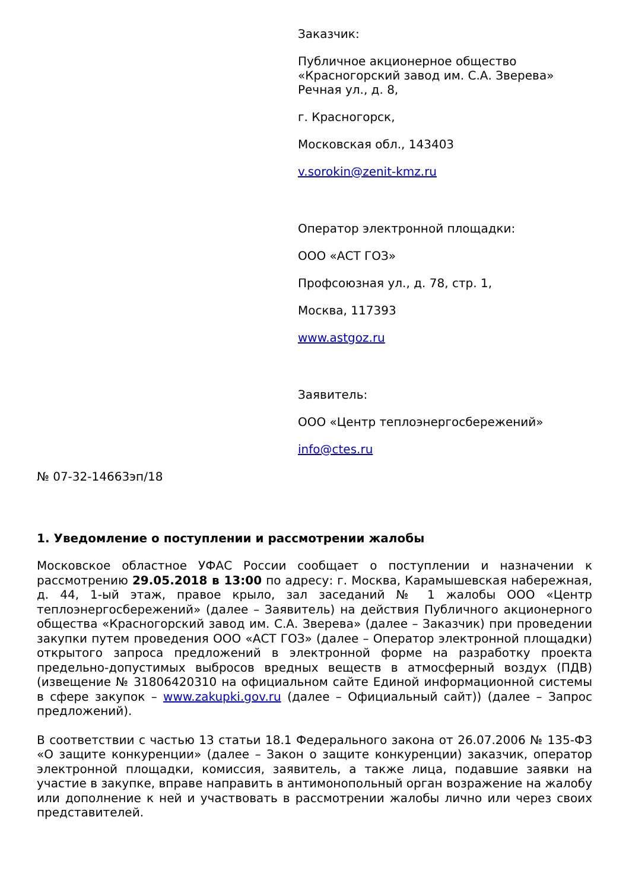Заказчик:
Публичное акционерное общество
«Красногорский завод им. С.А. Зверева»
Речная ул., д. 8,
г. Красногорск,
Московская обл., 143403
v.sorokin@zenit-kmz.ru
Оператор электронной площадки:
ООО «АСТ ГОЗ»
Профсоюзная ул., д. 78, стр. 1,
Москва, 117393
www.astgoz.ru
Заявитель:
ООО «Центр теплоэнергосбережений»
info@ctes.ru
№ 07-32-14663эп/18
1. Уведомление о поступлении и рассмотрении жалобы
Московское областное УФАС России сообщает о поступлении и назначении к рассмотрению 29.05.2018 в 13:00 по адресу: г. Москва, Карамышевская набережная, д. 44, 1-ый этаж, правое крыло, зал заседаний № 1 жалобы ООО «Центр теплоэнергосбережений» (далее – Заявитель) на действия Публичного акционерного общества «Красногорский завод им. С.А. Зверева» (далее – Заказчик) при проведении закупки путем проведения ООО «АСТ ГОЗ» (далее – Оператор электронной площадки) открытого запроса предложений в электронной форме на разработку проекта предельно-допустимых выбросов вредных веществ в атмосферный воздух (ПДВ) (извещение № 31806420310 на официальном сайте Единой информационной системы в сфере закупок – www.zakupki.gov.ru (далее – Официальный сайт)) (далее – Запрос предложений).
В соответствии с частью 13 статьи 18.1 Федерального закона от 26.07.2006 № 135-ФЗ «О защите конкуренции» (далее – Закон о защите конкуренции) заказчик, оператор электронной площадки, комиссия, заявитель, а также лица, подавшие заявки на участие в закупке, вправе направить в антимонопольный орган возражение на жалобу или дополнение к ней и участвовать в рассмотрении жалобы лично или через своих представителей.